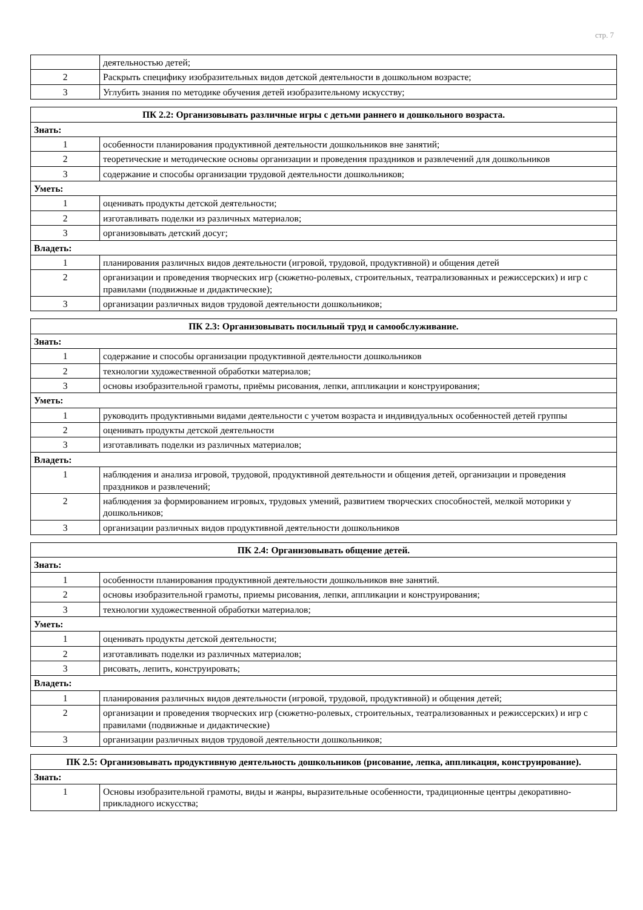стр. 7
| | деятельностью детей; |
| 2 | Раскрыть специфику изобразительных видов детской деятельности в дошкольном возрасте; |
| 3 | Углубить знания по методике обучения детей изобразительному искусству; |
| ПК 2.2: Организовывать различные игры с детьми раннего и дошкольного возраста. | |
| Знать: | |
| 1 | особенности планирования продуктивной деятельности дошкольников вне занятий; |
| 2 | теоретические и методические основы организации и проведения праздников и развлечений для дошкольников |
| 3 | содержание и способы организации трудовой деятельности дошкольников; |
| Уметь: | |
| 1 | оценивать продукты детской деятельности; |
| 2 | изготавливать поделки из различных материалов; |
| 3 | организовывать детский досуг; |
| Владеть: | |
| 1 | планирования различных видов деятельности (игровой, трудовой, продуктивной) и общения детей |
| 2 | организации и проведения творческих игр (сюжетно-ролевых, строительных, театрализованных и режиссерских) и игр с правилами (подвижные и дидактические); |
| 3 | организации различных видов трудовой деятельности дошкольников; |
| ПК 2.3: Организовывать посильный труд и самообслуживание. | |
| Знать: | |
| 1 | содержание и способы организации продуктивной деятельности дошкольников |
| 2 | технологии художественной обработки материалов; |
| 3 | основы изобразительной грамоты, приёмы рисования, лепки, аппликации и конструирования; |
| Уметь: | |
| 1 | руководить продуктивными видами деятельности с учетом возраста и индивидуальных особенностей детей группы |
| 2 | оценивать продукты детской деятельности |
| 3 | изготавливать поделки из различных материалов; |
| Владеть: | |
| 1 | наблюдения и анализа игровой, трудовой, продуктивной деятельности и общения детей, организации и проведения праздников и развлечений; |
| 2 | наблюдения за формированием игровых, трудовых умений, развитием творческих способностей, мелкой моторики у дошкольников; |
| 3 | организации различных видов продуктивной деятельности дошкольников |
| ПК 2.4: Организовывать общение детей. | |
| Знать: | |
| 1 | особенности планирования продуктивной деятельности дошкольников вне занятий. |
| 2 | основы изобразительной грамоты, приемы рисования, лепки, аппликации и конструирования; |
| 3 | технологии художественной обработки материалов; |
| Уметь: | |
| 1 | оценивать продукты детской деятельности; |
| 2 | изготавливать поделки из различных материалов; |
| 3 | рисовать, лепить, конструировать; |
| Владеть: | |
| 1 | планирования различных видов деятельности (игровой, трудовой, продуктивной) и общения детей; |
| 2 | организации и проведения творческих игр (сюжетно-ролевых, строительных, театрализованных и режиссерских) и игр с правилами (подвижные и дидактические) |
| 3 | организации различных видов трудовой деятельности дошкольников; |
| ПК 2.5: Организовывать продуктивную деятельность дошкольников (рисование, лепка, аппликация, конструирование). | |
| Знать: | |
| 1 | Основы изобразительной грамоты, виды и жанры, выразительные особенности, традиционные центры декоративно-прикладного искусства; |